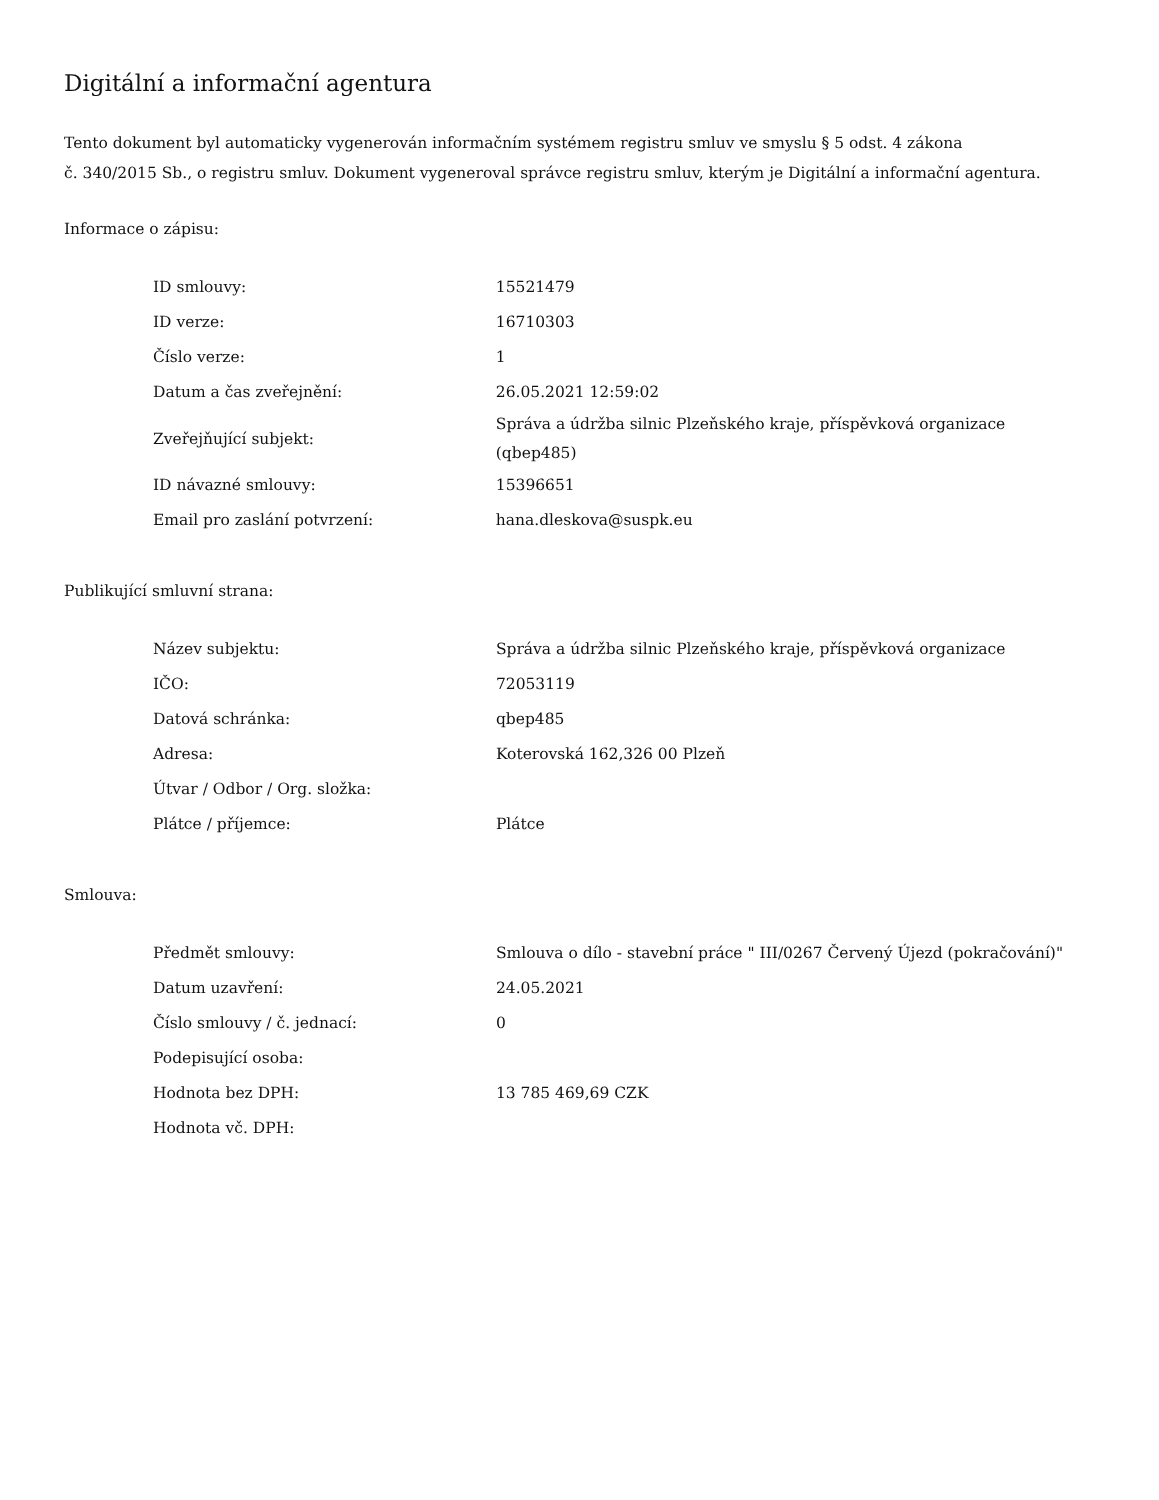Digitální a informační agentura
Tento dokument byl automaticky vygenerován informačním systémem registru smluv ve smyslu § 5 odst. 4 zákona
č. 340/2015 Sb., o registru smluv. Dokument vygeneroval správce registru smluv, kterým je Digitální a informační agentura.
Informace o zápisu:
| ID smlouvy: | 15521479 |
| ID verze: | 16710303 |
| Číslo verze: | 1 |
| Datum a čas zveřejnění: | 26.05.2021 12:59:02 |
| Zveřejňující subjekt: | Správa a údržba silnic Plzeňského kraje, příspěvková organizace (qbep485) |
| ID návazné smlouvy: | 15396651 |
| Email pro zaslání potvrzení: | hana.dleskova@suspk.eu |
Publikující smluvní strana:
| Název subjektu: | Správa a údržba silnic Plzeňského kraje, příspěvková organizace |
| IČO: | 72053119 |
| Datová schránka: | qbep485 |
| Adresa: | Koterovská 162,326 00 Plzeň |
| Útvar / Odbor / Org. složka: | |
| Plátce / příjemce: | Plátce |
Smlouva:
| Předmět smlouvy: | Smlouva o dílo - stavební práce " III/0267 Červený Újezd (pokračování)" |
| Datum uzavření: | 24.05.2021 |
| Číslo smlouvy / č. jednací: | 0 |
| Podepisující osoba: | |
| Hodnota bez DPH: | 13 785 469,69 CZK |
| Hodnota vč. DPH: | |